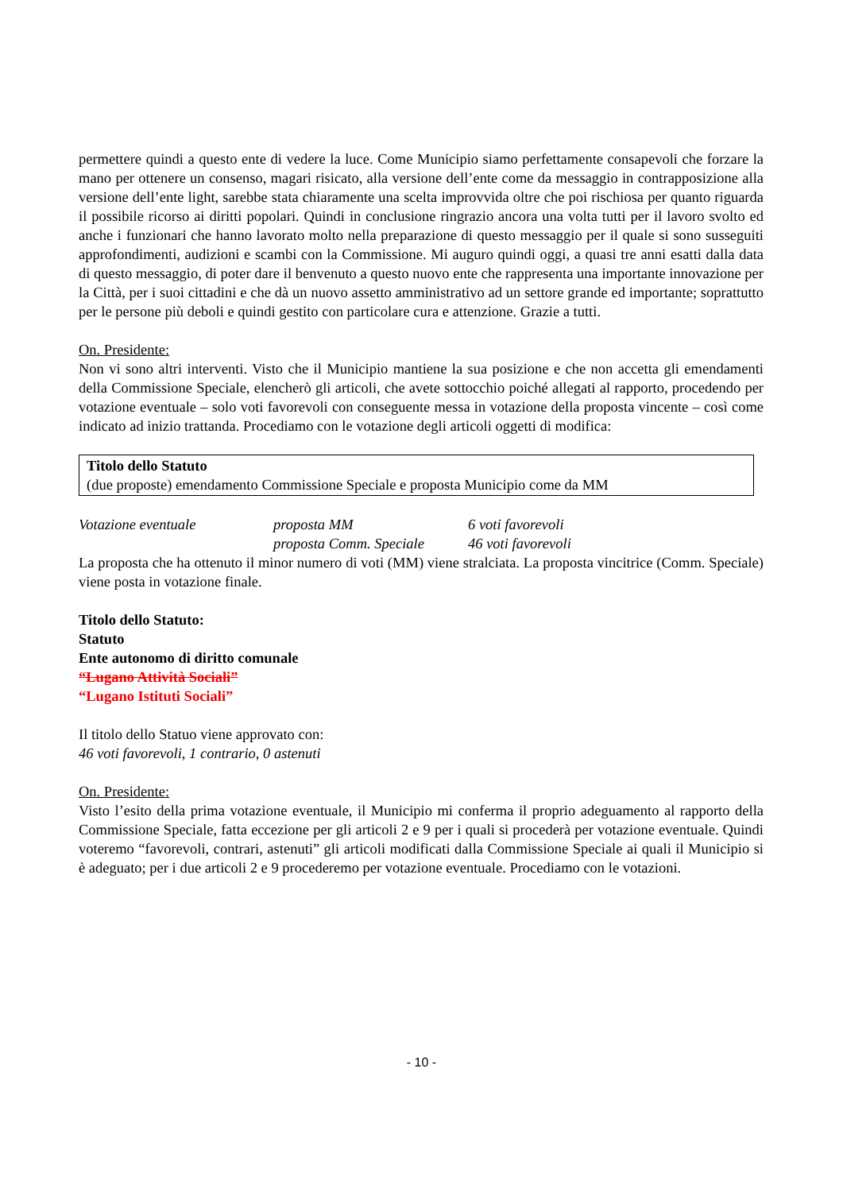permettere quindi a questo ente di vedere la luce. Come Municipio siamo perfettamente consapevoli che forzare la mano per ottenere un consenso, magari risicato, alla versione dell’ente come da messaggio in contrapposizione alla versione dell’ente light, sarebbe stata chiaramente una scelta improvvida oltre che poi rischiosa per quanto riguarda il possibile ricorso ai diritti popolari. Quindi in conclusione ringrazio ancora una volta tutti per il lavoro svolto ed anche i funzionari che hanno lavorato molto nella preparazione di questo messaggio per il quale si sono susseguiti approfondimenti, audizioni e scambi con la Commissione. Mi auguro quindi oggi, a quasi tre anni esatti dalla data di questo messaggio, di poter dare il benvenuto a questo nuovo ente che rappresenta una importante innovazione per la Città, per i suoi cittadini e che dà un nuovo assetto amministrativo ad un settore grande ed importante; soprattutto per le persone più deboli e quindi gestito con particolare cura e attenzione. Grazie a tutti.
On. Presidente:
Non vi sono altri interventi. Visto che il Municipio mantiene la sua posizione e che non accetta gli emendamenti della Commissione Speciale, elencherò gli articoli, che avete sottocchio poiché allegati al rapporto, procedendo per votazione eventuale – solo voti favorevoli con conseguente messa in votazione della proposta vincente – così come indicato ad inizio trattanda. Procediamo con le votazione degli articoli oggetti di modifica:
Titolo dello Statuto
(due proposte) emendamento Commissione Speciale e proposta Municipio come da MM
Votazione eventuale proposta MM 6 voti favorevoli proposta Comm. Speciale 46 voti favorevoli
La proposta che ha ottenuto il minor numero di voti (MM) viene stralciata. La proposta vincitrice (Comm. Speciale) viene posta in votazione finale.
Titolo dello Statuto:
Statuto
Ente autonomo di diritto comunale
“Lugano Attività Sociali”
“Lugano Istituti Sociali”
Il titolo dello Statuo viene approvato con:
46 voti favorevoli, 1 contrario, 0 astenuti
On. Presidente:
Visto l’esito della prima votazione eventuale, il Municipio mi conferma il proprio adeguamento al rapporto della Commissione Speciale, fatta eccezione per gli articoli 2 e 9 per i quali si procederà per votazione eventuale. Quindi voteremo “favorevoli, contrari, astenuti” gli articoli modificati dalla Commissione Speciale ai quali il Municipio si è adeguato; per i due articoli 2 e 9 procederemo per votazione eventuale. Procediamo con le votazioni.
- 10 -